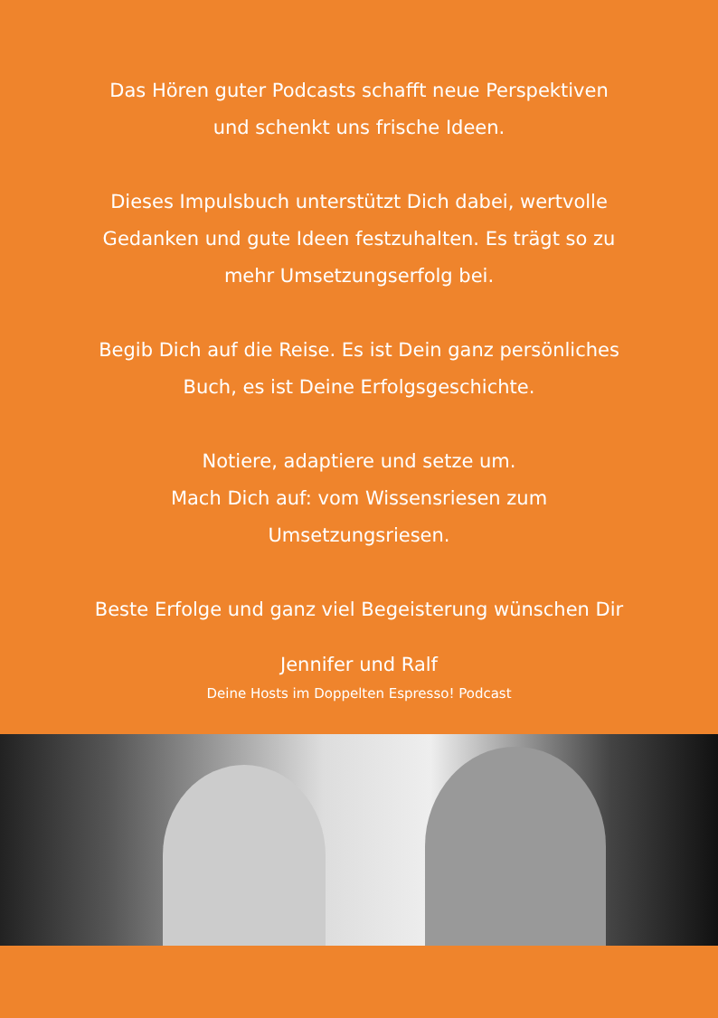Das Hören guter Podcasts schafft neue Perspektiven
und schenkt uns frische Ideen.
Dieses Impulsbuch unterstützt Dich dabei, wertvolle
Gedanken und gute Ideen festzuhalten. Es trägt so zu
mehr Umsetzungserfolg bei.
Begib Dich auf die Reise. Es ist Dein ganz persönliches
Buch, es ist Deine Erfolgsgeschichte.
Notiere, adaptiere und setze um.
Mach Dich auf: vom Wissensriesen zum
Umsetzungsriesen.
Beste Erfolge und ganz viel Begeisterung wünschen Dir
Jennifer und Ralf
Deine Hosts im Doppelten Espresso! Podcast